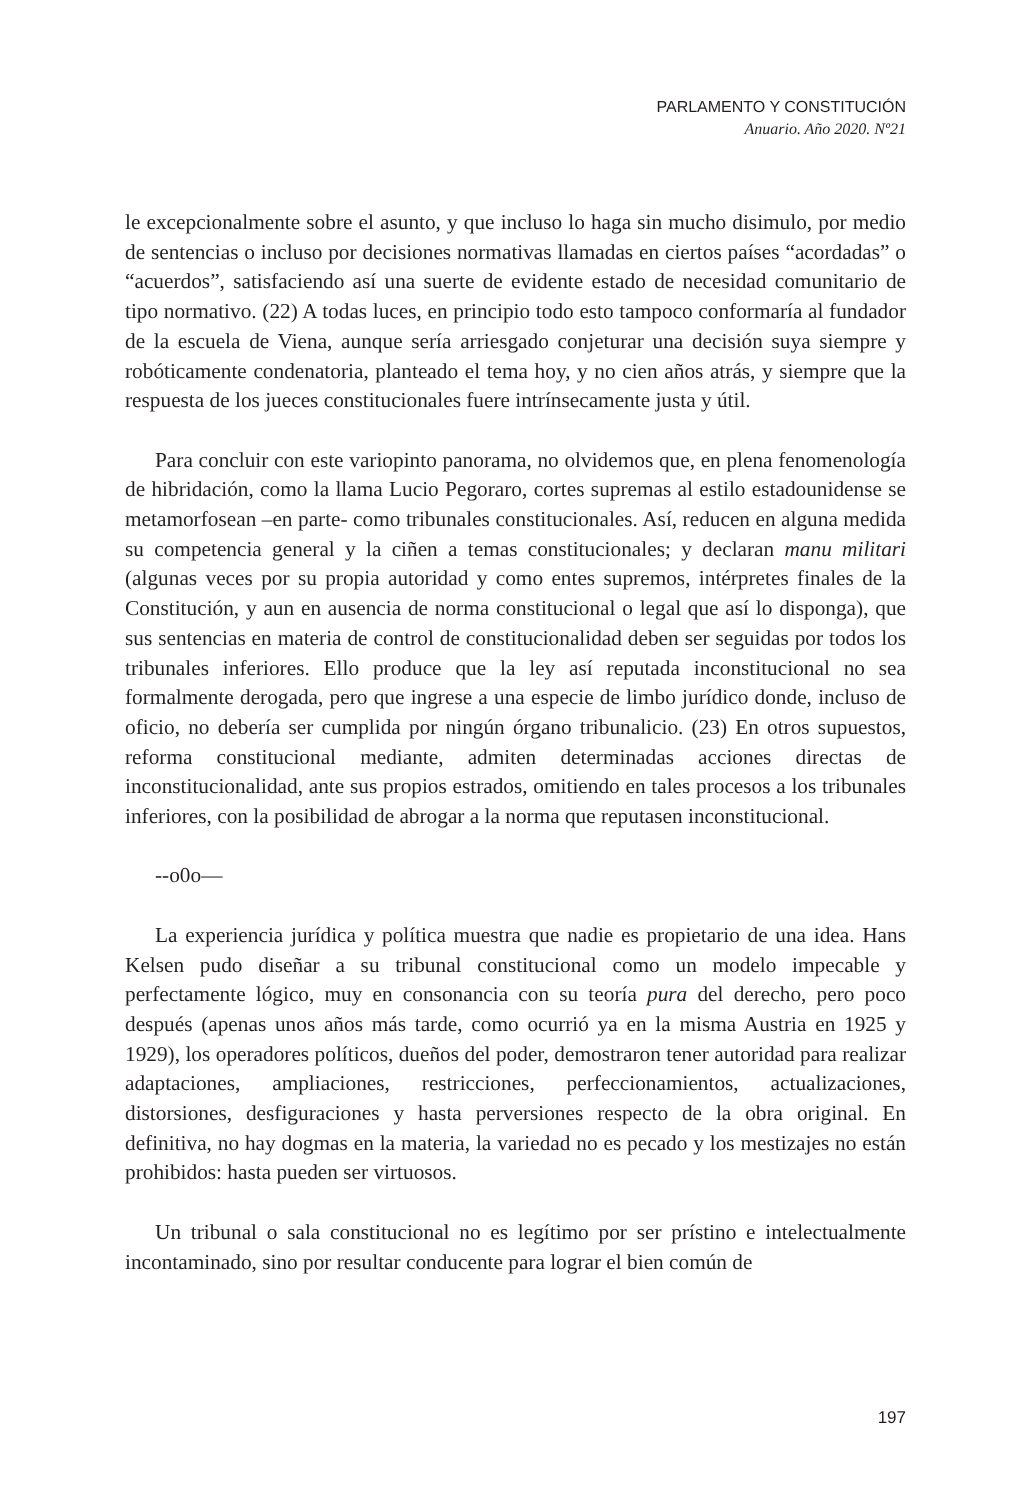PARLAMENTO Y CONSTITUCIÓN
Anuario. Año 2020. Nº21
le excepcionalmente sobre el asunto, y que incluso lo haga sin mucho disimulo, por medio de sentencias o incluso por decisiones normativas llamadas en ciertos países “acordadas” o “acuerdos”, satisfaciendo así una suerte de evidente estado de necesidad comunitario de tipo normativo. (22) A todas luces, en principio todo esto tampoco conformaría al fundador de la escuela de Viena, aunque sería arriesgado conjeturar una decisión suya siempre y robóticamente condenatoria, planteado el tema hoy, y no cien años atrás, y siempre que la respuesta de los jueces constitucionales fuere intrínsecamente justa y útil.
Para concluir con este variopinto panorama, no olvidemos que, en plena fenomenología de hibridación, como la llama Lucio Pegoraro, cortes supremas al estilo estadounidense se metamorfosean –en parte- como tribunales constitucionales. Así, reducen en alguna medida su competencia general y la ciñen a temas constitucionales; y declaran manu militari (algunas veces por su propia autoridad y como entes supremos, intérpretes finales de la Constitución, y aun en ausencia de norma constitucional o legal que así lo disponga), que sus sentencias en materia de control de constitucionalidad deben ser seguidas por todos los tribunales inferiores. Ello produce que la ley así reputada inconstitucional no sea formalmente derogada, pero que ingrese a una especie de limbo jurídico donde, incluso de oficio, no debería ser cumplida por ningún órgano tribunalicio. (23) En otros supuestos, reforma constitucional mediante, admiten determinadas acciones directas de inconstitucionalidad, ante sus propios estrados, omitiendo en tales procesos a los tribunales inferiores, con la posibilidad de abrogar a la norma que reputasen inconstitucional.
--o0o—
La experiencia jurídica y política muestra que nadie es propietario de una idea. Hans Kelsen pudo diseñar a su tribunal constitucional como un modelo impecable y perfectamente lógico, muy en consonancia con su teoría pura del derecho, pero poco después (apenas unos años más tarde, como ocurrió ya en la misma Austria en 1925 y 1929), los operadores políticos, dueños del poder, demostraron tener autoridad para realizar adaptaciones, ampliaciones, restricciones, perfeccionamientos, actualizaciones, distorsiones, desfiguraciones y hasta perversiones respecto de la obra original. En definitiva, no hay dogmas en la materia, la variedad no es pecado y los mestizajes no están prohibidos: hasta pueden ser virtuosos.
Un tribunal o sala constitucional no es legítimo por ser prístino e intelectualmente incontaminado, sino por resultar conducente para lograr el bien común de
197